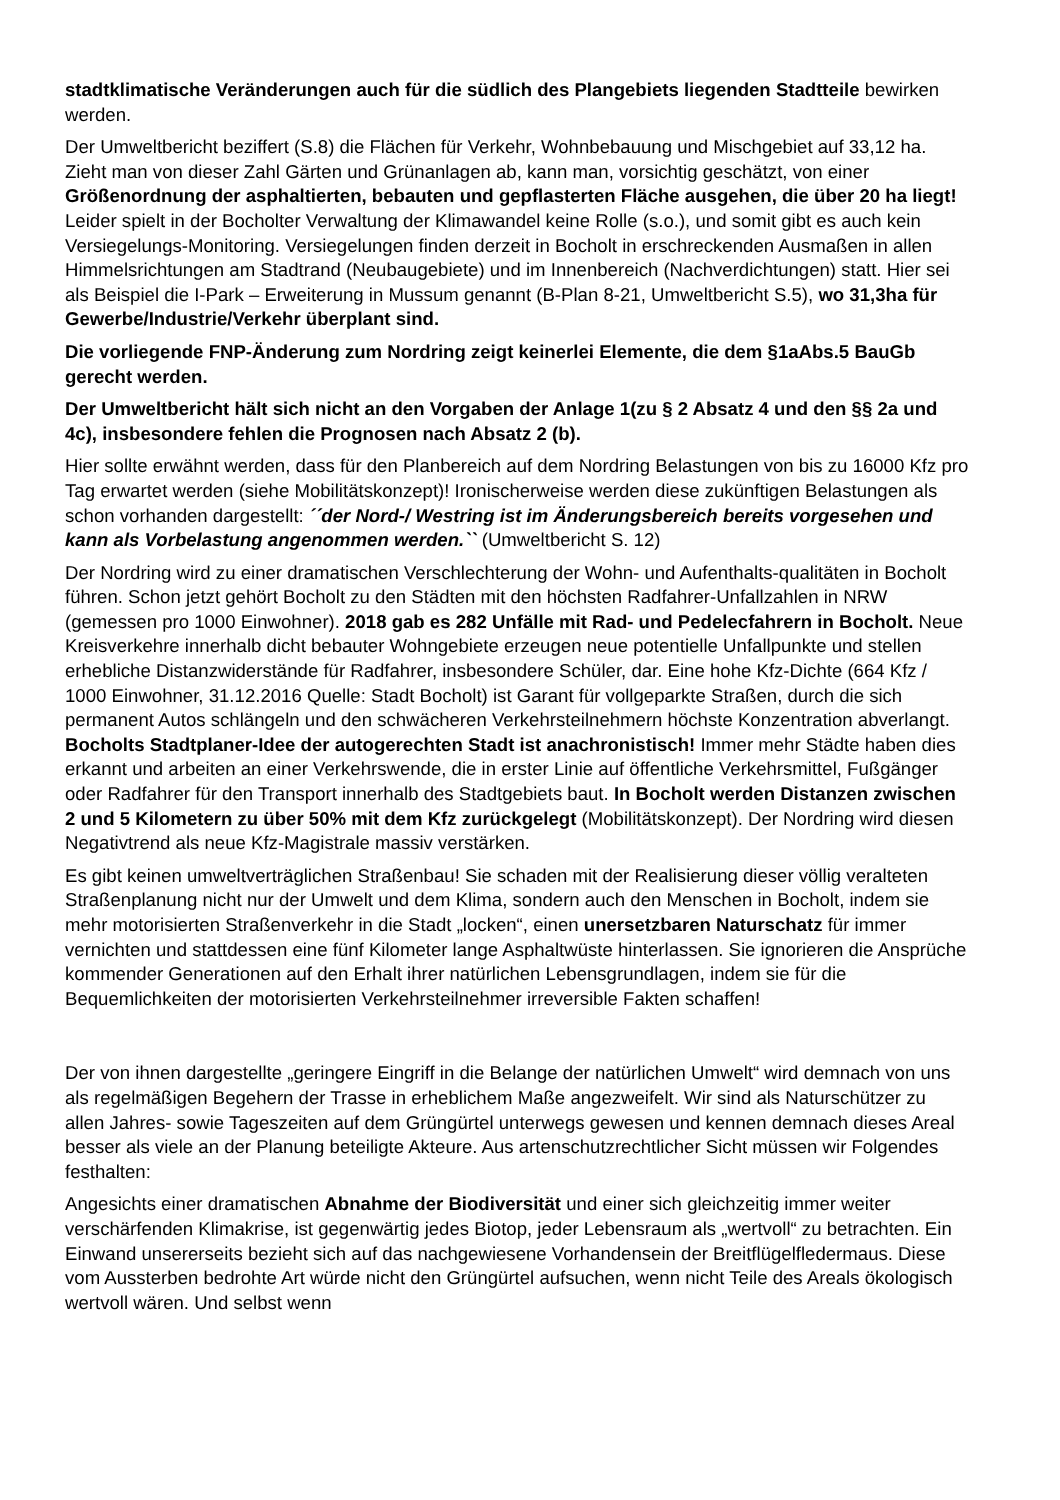stadtklimatische Veränderungen auch für die südlich des Plangebiets liegenden Stadtteile bewirken werden.
Der Umweltbericht beziffert (S.8) die Flächen für Verkehr, Wohnbebauung und Mischgebiet auf 33,12 ha. Zieht man von dieser Zahl Gärten und Grünanlagen ab, kann man, vorsichtig geschätzt, von einer Größenordnung der asphaltierten, bebauten und gepflasterten Fläche ausgehen, die über 20 ha liegt! Leider spielt in der Bocholter Verwaltung der Klimawandel keine Rolle (s.o.), und somit gibt es auch kein Versiegelungs-Monitoring. Versiegelungen finden derzeit in Bocholt in erschreckenden Ausmaßen in allen Himmelsrichtungen am Stadtrand (Neubaugebiete) und im Innenbereich (Nachverdichtungen) statt. Hier sei als Beispiel die I-Park – Erweiterung in Mussum genannt (B-Plan 8-21, Umweltbericht S.5), wo 31,3ha für Gewerbe/Industrie/Verkehr überplant sind.
Die vorliegende FNP-Änderung zum Nordring zeigt keinerlei Elemente, die dem §1aAbs.5 BauGb gerecht werden.
Der Umweltbericht hält sich nicht an den Vorgaben der Anlage 1(zu § 2 Absatz 4 und den §§ 2a und 4c), insbesondere fehlen die Prognosen nach Absatz 2 (b).
Hier sollte erwähnt werden, dass für den Planbereich auf dem Nordring Belastungen von bis zu 16000 Kfz pro Tag erwartet werden (siehe Mobilitätskonzept)! Ironischerweise werden diese zukünftigen Belastungen als schon vorhanden dargestellt: ´´der Nord-/ Westring ist im Änderungsbereich bereits vorgesehen und kann als Vorbelastung angenommen werden.`` (Umweltbericht S. 12)
Der Nordring wird zu einer dramatischen Verschlechterung der Wohn- und Aufenthalts-qualitäten in Bocholt führen. Schon jetzt gehört Bocholt zu den Städten mit den höchsten Radfahrer-Unfallzahlen in NRW (gemessen pro 1000 Einwohner). 2018 gab es 282 Unfälle mit Rad- und Pedelecfahrern in Bocholt. Neue Kreisverkehre innerhalb dicht bebauter Wohngebiete erzeugen neue potentielle Unfallpunkte und stellen erhebliche Distanzwiderstände für Radfahrer, insbesondere Schüler, dar. Eine hohe Kfz-Dichte (664 Kfz / 1000 Einwohner, 31.12.2016 Quelle: Stadt Bocholt) ist Garant für vollgeparkte Straßen, durch die sich permanent Autos schlängeln und den schwächeren Verkehrsteilnehmern höchste Konzentration abverlangt. Bocholts Stadtplaner-Idee der autogerechten Stadt ist anachronistisch! Immer mehr Städte haben dies erkannt und arbeiten an einer Verkehrswende, die in erster Linie auf öffentliche Verkehrsmittel, Fußgänger oder Radfahrer für den Transport innerhalb des Stadtgebiets baut. In Bocholt werden Distanzen zwischen 2 und 5 Kilometern zu über 50% mit dem Kfz zurückgelegt (Mobilitätskonzept). Der Nordring wird diesen Negativtrend als neue Kfz-Magistrale massiv verstärken.
Es gibt keinen umweltverträglichen Straßenbau! Sie schaden mit der Realisierung dieser völlig veralteten Straßenplanung nicht nur der Umwelt und dem Klima, sondern auch den Menschen in Bocholt, indem sie mehr motorisierten Straßenverkehr in die Stadt „locken“, einen unersetzbaren Naturschatz für immer vernichten und stattdessen eine fünf Kilometer lange Asphaltwüste hinterlassen. Sie ignorieren die Ansprüche kommender Generationen auf den Erhalt ihrer natürlichen Lebensgrundlagen, indem sie für die Bequemlichkeiten der motorisierten Verkehrsteilnehmer irreversible Fakten schaffen!
Der von ihnen dargestellte „geringere Eingriff in die Belange der natürlichen Umwelt“ wird demnach von uns als regelmäßigen Begehern der Trasse in erheblichem Maße angezweifelt. Wir sind als Naturschützer zu allen Jahres- sowie Tageszeiten auf dem Grüngürtel unterwegs gewesen und kennen demnach dieses Areal besser als viele an der Planung beteiligte Akteure. Aus artenschutzrechtlicher Sicht müssen wir Folgendes festhalten:
Angesichts einer dramatischen Abnahme der Biodiversität und einer sich gleichzeitig immer weiter verschärfenden Klimakrise, ist gegenwärtig jedes Biotop, jeder Lebensraum als „wertvoll“ zu betrachten. Ein Einwand unsererseits bezieht sich auf das nachgewiesene Vorhandensein der Breitflügelfledermaus. Diese vom Aussterben bedrohte Art würde nicht den Grüngürtel aufsuchen, wenn nicht Teile des Areals ökologisch wertvoll wären. Und selbst wenn